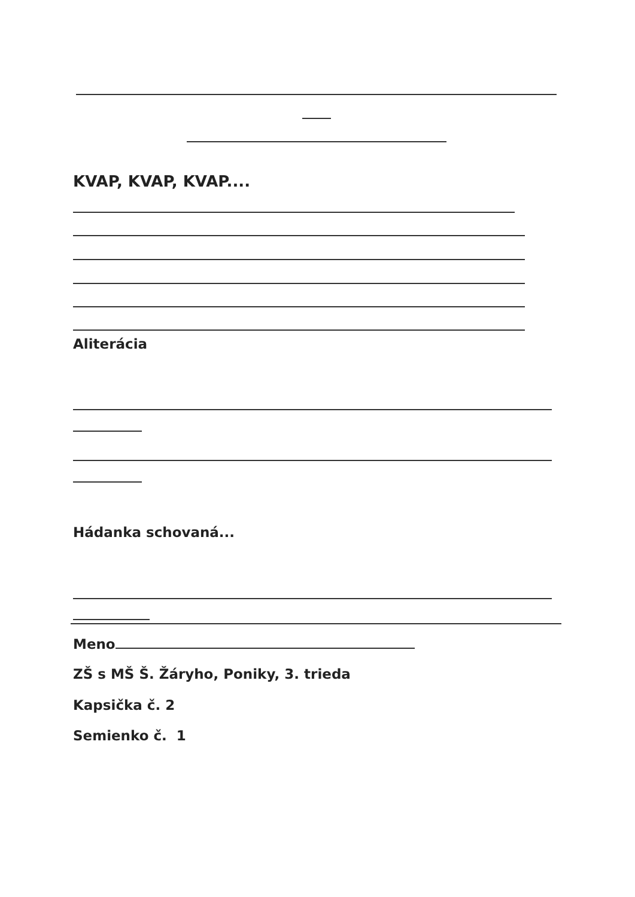KVAP, KVAP, KVAP....
Aliterácia
Hádanka schovaná...
Meno
ZŠ s MŠ Š. Žáryho, Poniky, 3. trieda
Kapsička č. 2
Semienko č. 1